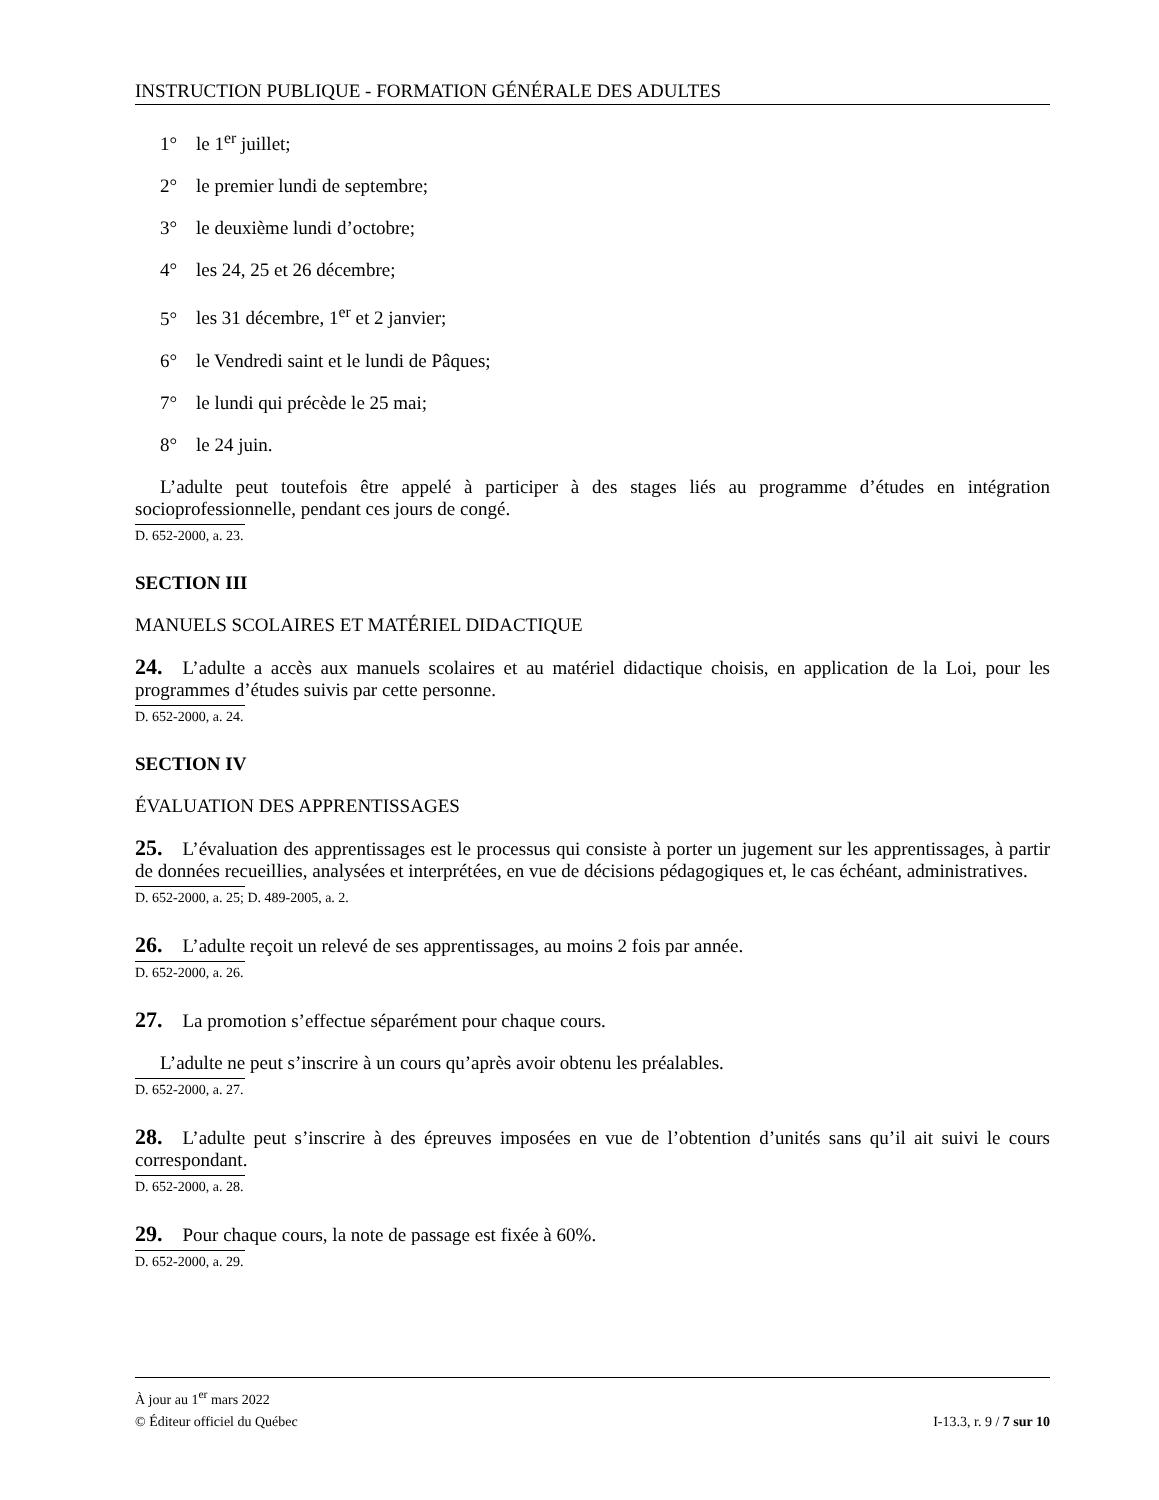INSTRUCTION PUBLIQUE - FORMATION GÉNÉRALE DES ADULTES
1° le 1<sup>er</sup> juillet;
2° le premier lundi de septembre;
3° le deuxième lundi d’octobre;
4° les 24, 25 et 26 décembre;
5° les 31 décembre, 1<sup>er</sup> et 2 janvier;
6° le Vendredi saint et le lundi de Pâques;
7° le lundi qui précède le 25 mai;
8° le 24 juin.
L’adulte peut toutefois être appelé à participer à des stages liés au programme d’études en intégration socioprofessionnelle, pendant ces jours de congé.
D. 652-2000, a. 23.
SECTION III
MANUELS SCOLAIRES ET MATÉRIEL DIDACTIQUE
24. L’adulte a accès aux manuels scolaires et au matériel didactique choisis, en application de la Loi, pour les programmes d’études suivis par cette personne.
D. 652-2000, a. 24.
SECTION IV
ÉVALUATION DES APPRENTISSAGES
25. L’évaluation des apprentissages est le processus qui consiste à porter un jugement sur les apprentissages, à partir de données recueillies, analysées et interprétées, en vue de décisions pédagogiques et, le cas échéant, administratives.
D. 652-2000, a. 25; D. 489-2005, a. 2.
26. L’adulte reçoit un relevé de ses apprentissages, au moins 2 fois par année.
D. 652-2000, a. 26.
27. La promotion s’effectue séparément pour chaque cours.
L’adulte ne peut s’inscrire à un cours qu’après avoir obtenu les préalables.
D. 652-2000, a. 27.
28. L’adulte peut s’inscrire à des épreuves imposées en vue de l’obtention d’unités sans qu’il ait suivi le cours correspondant.
D. 652-2000, a. 28.
29. Pour chaque cours, la note de passage est fixée à 60%.
D. 652-2000, a. 29.
À jour au 1<sup>er</sup> mars 2022
© Éditeur officiel du Québec I-13.3, r. 9 / 7 sur 10